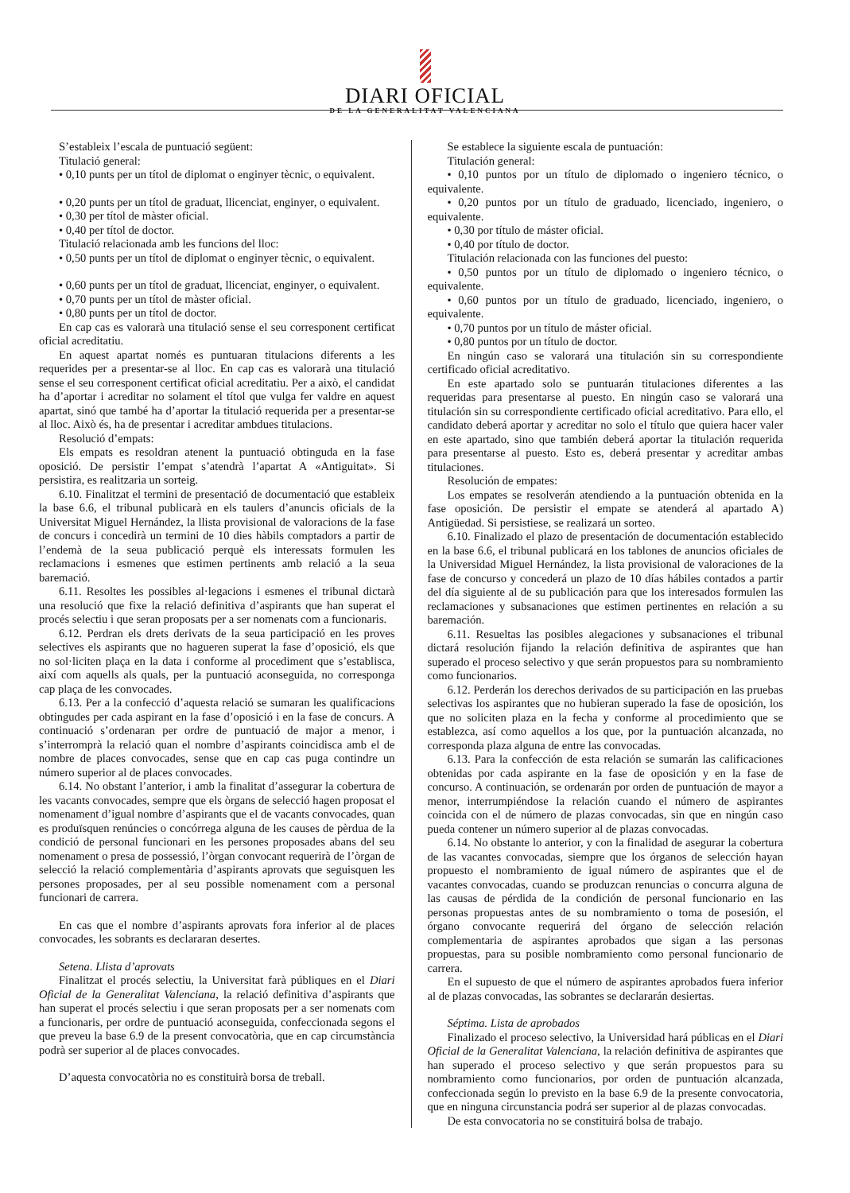DIARI OFICIAL
DE LA GENERALITAT VALENCIANA
S’estableix l’escala de puntuació següent:
Titulació general:
• 0,10 punts per un títol de diplomat o enginyer tècnic, o equivalent.
• 0,20 punts per un títol de graduat, llicenciat, enginyer, o equivalent.
• 0,30 per títol de màster oficial.
• 0,40 per títol de doctor.
Titulació relacionada amb les funcions del lloc:
• 0,50 punts per un títol de diplomat o enginyer tècnic, o equivalent.
• 0,60 punts per un títol de graduat, llicenciat, enginyer, o equivalent.
• 0,70 punts per un títol de màster oficial.
• 0,80 punts per un títol de doctor.
En cap cas es valorarà una titulació sense el seu corresponent certificat oficial acreditatiu.
En aquest apartat només es puntuaran titulacions diferents a les requerides per a presentar-se al lloc. En cap cas es valorarà una titulació sense el seu corresponent certificat oficial acreditatiu. Per a això, el candidat ha d’aportar i acreditar no solament el títol que vulga fer valdre en aquest apartat, sinó que també ha d’aportar la titulació requerida per a presentar-se al lloc. Això és, ha de presentar i acreditar ambdues titulacions.
Resolució d’empats:
Els empats es resoldran atenent la puntuació obtinguda en la fase oposició. De persistir l’empat s’atendrà l’apartat A «Antiguitat». Si persistira, es realitzaria un sorteig.
6.10. Finalitzat el termini de presentació de documentació que estableix la base 6.6, el tribunal publicarà en els taulers d’anuncis oficials de la Universitat Miguel Hernández, la llista provisional de valoracions de la fase de concurs i concedirà un termini de 10 dies hàbils comptadors a partir de l’endemà de la seua publicació perquè els interessats formulen les reclamacions i esmenes que estimen pertinents amb relació a la seua baremació.
6.11. Resoltes les possibles al·legacions i esmenes el tribunal dictarà una resolució que fixe la relació definitiva d’aspirants que han superat el procés selectiu i que seran proposats per a ser nomenats com a funcionaris.
6.12. Perdran els drets derivats de la seua participació en les proves selectives els aspirants que no hagueren superat la fase d’oposició, els que no sol·liciten plaça en la data i conforme al procediment que s’establisca, així com aquells als quals, per la puntuació aconseguida, no corresponga cap plaça de les convocades.
6.13. Per a la confecció d’aquesta relació se sumaran les qualificacions obtingudes per cada aspirant en la fase d’oposició i en la fase de concurs. A continuació s’ordenaran per ordre de puntuació de major a menor, i s’interromprà la relació quan el nombre d’aspirants coincidisca amb el de nombre de places convocades, sense que en cap cas puga contindre un número superior al de places convocades.
6.14. No obstant l’anterior, i amb la finalitat d’assegurar la cobertura de les vacants convocades, sempre que els òrgans de selecció hagen proposat el nomenament d’igual nombre d’aspirants que el de vacants convocades, quan es produïsquen renúncies o concórrega alguna de les causes de pèrdua de la condició de personal funcionari en les persones proposades abans del seu nomenament o presa de possessió, l’òrgan convocant requerirà de l’òrgan de selecció la relació complementària d’aspirants aprovats que seguisquen les persones proposades, per al seu possible nomenament com a personal funcionari de carrera.
En cas que el nombre d’aspirants aprovats fora inferior al de places convocades, les sobrants es declararan desertes.
Setena. Llista d’aprovats
Finalitzat el procés selectiu, la Universitat farà públiques en el Diari Oficial de la Generalitat Valenciana, la relació definitiva d’aspirants que han superat el procés selectiu i que seran proposats per a ser nomenats com a funcionaris, per ordre de puntuació aconseguida, confeccionada segons el que preveu la base 6.9 de la present convocatòria, que en cap circumstància podrà ser superior al de places convocades.
D’aquesta convocatòria no es constituirà borsa de treball.
Se establece la siguiente escala de puntuación:
Titulación general:
• 0,10 puntos por un título de diplomado o ingeniero técnico, o equivalente.
• 0,20 puntos por un título de graduado, licenciado, ingeniero, o equivalente.
• 0,30 por título de máster oficial.
• 0,40 por título de doctor.
Titulación relacionada con las funciones del puesto:
• 0,50 puntos por un título de diplomado o ingeniero técnico, o equivalente.
• 0,60 puntos por un título de graduado, licenciado, ingeniero, o equivalente.
• 0,70 puntos por un título de máster oficial.
• 0,80 puntos por un título de doctor.
En ningún caso se valorará una titulación sin su correspondiente certificado oficial acreditativo.
En este apartado solo se puntuarán titulaciones diferentes a las requeridas para presentarse al puesto. En ningún caso se valorará una titulación sin su correspondiente certificado oficial acreditativo. Para ello, el candidato deberá aportar y acreditar no solo el título que quiera hacer valer en este apartado, sino que también deberá aportar la titulación requerida para presentarse al puesto. Esto es, deberá presentar y acreditar ambas titulaciones.
Resolución de empates:
Los empates se resolverán atendiendo a la puntuación obtenida en la fase oposición. De persistir el empate se atenderá al apartado A) Antigüedad. Si persistiese, se realizará un sorteo.
6.10. Finalizado el plazo de presentación de documentación establecido en la base 6.6, el tribunal publicará en los tablones de anuncios oficiales de la Universidad Miguel Hernández, la lista provisional de valoraciones de la fase de concurso y concederá un plazo de 10 días hábiles contados a partir del día siguiente al de su publicación para que los interesados formulen las reclamaciones y subsanaciones que estimen pertinentes en relación a su baremación.
6.11. Resueltas las posibles alegaciones y subsanaciones el tribunal dictará resolución fijando la relación definitiva de aspirantes que han superado el proceso selectivo y que serán propuestos para su nombramiento como funcionarios.
6.12. Perderán los derechos derivados de su participación en las pruebas selectivas los aspirantes que no hubieran superado la fase de oposición, los que no soliciten plaza en la fecha y conforme al procedimiento que se establezca, así como aquellos a los que, por la puntuación alcanzada, no corresponda plaza alguna de entre las convocadas.
6.13. Para la confección de esta relación se sumarán las calificaciones obtenidas por cada aspirante en la fase de oposición y en la fase de concurso. A continuación, se ordenarán por orden de puntuación de mayor a menor, interrumpiéndose la relación cuando el número de aspirantes coincida con el de número de plazas convocadas, sin que en ningún caso pueda contener un número superior al de plazas convocadas.
6.14. No obstante lo anterior, y con la finalidad de asegurar la cobertura de las vacantes convocadas, siempre que los órganos de selección hayan propuesto el nombramiento de igual número de aspirantes que el de vacantes convocadas, cuando se produzcan renuncias o concurra alguna de las causas de pérdida de la condición de personal funcionario en las personas propuestas antes de su nombramiento o toma de posesión, el órgano convocante requerirá del órgano de selección relación complementaria de aspirantes aprobados que sigan a las personas propuestas, para su posible nombramiento como personal funcionario de carrera.
En el supuesto de que el número de aspirantes aprobados fuera inferior al de plazas convocadas, las sobrantes se declararán desiertas.
Séptima. Lista de aprobados
Finalizado el proceso selectivo, la Universidad hará públicas en el Diari Oficial de la Generalitat Valenciana, la relación definitiva de aspirantes que han superado el proceso selectivo y que serán propuestos para su nombramiento como funcionarios, por orden de puntuación alcanzada, confeccionada según lo previsto en la base 6.9 de la presente convocatoria, que en ninguna circunstancia podrá ser superior al de plazas convocadas.
De esta convocatoria no se constituirá bolsa de trabajo.